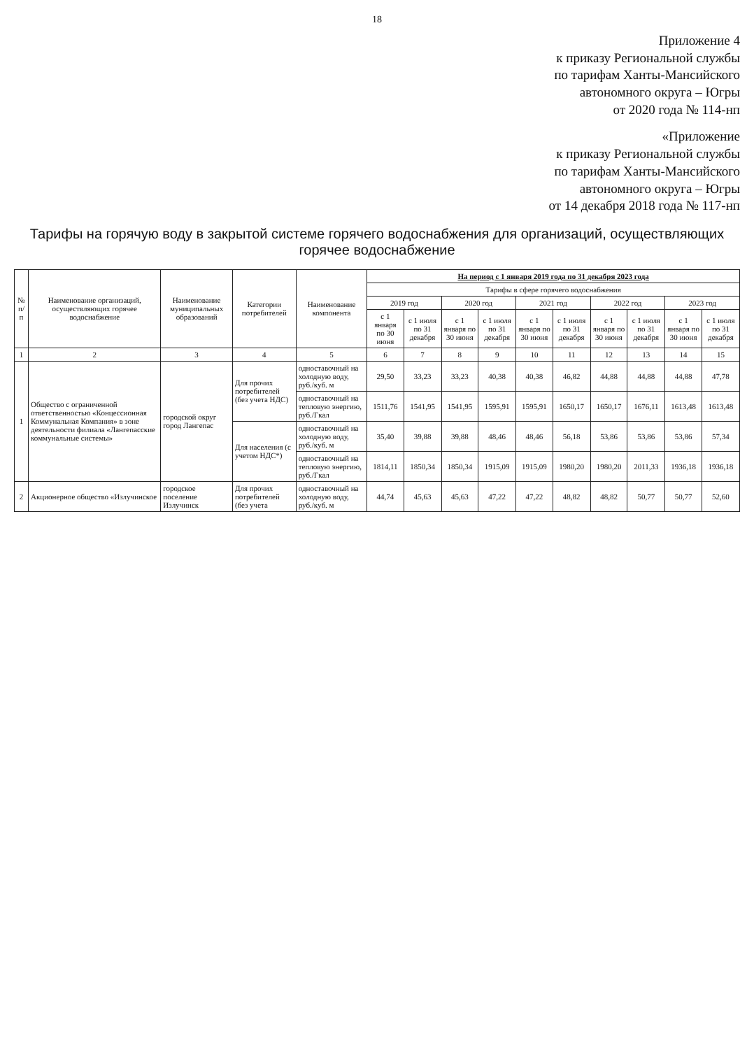18
Приложение 4
к приказу Региональной службы
по тарифам Ханты-Мансийского
автономного округа – Югры
от 2020 года № 114-нп
«Приложение
к приказу Региональной службы
по тарифам Ханты-Мансийского
автономного округа – Югры
от 14 декабря 2018 года № 117-нп
Тарифы на горячую воду в закрытой системе горячего водоснабжения для организаций, осуществляющих горячее водоснабжение
| № п/п | Наименование организаций, осуществляющих горячее водоснабжение | Наименование муниципальных образований | Категории потребителей | Наименование компонента | На период с 1 января 2019 года по 31 декабря 2023 года | | | | | | | | | |
| --- | --- | --- | --- | --- | --- | --- | --- | --- | --- | --- | --- | --- | --- | --- |
| | | | | | Тарифы в сфере горячего водоснабжения | | | | | | | | | |
| | | | | | 2019 год | | 2020 год | | 2021 год | | 2022 год | | 2023 год | |
| | | | | | с 1 января по 30 июня | с 1 июля по 31 декабря | с 1 января по 30 июня | с 1 июля по 31 декабря | с 1 января по 30 июня | с 1 июля по 31 декабря | с 1 января по 30 июня | с 1 июля по 31 декабря | с 1 января по 30 июня | с 1 июля по 31 декабря |
| 1 | 2 | 3 | 4 | 5 | 6 | 7 | 8 | 9 | 10 | 11 | 12 | 13 | 14 | 15 |
| 1 | Общество с ограниченной ответственностью «Концессионная Коммунальная Компания» в зоне деятельности филиала «Лангепасские коммунальные системы» | городской округ город Лангепас | Для прочих потребителей (без учета НДС) | одноставочный на холодную воду, руб./куб. м | 29,50 | 33,23 | 33,23 | 40,38 | 40,38 | 46,82 | 44,88 | 44,88 | 44,88 | 47,78 |
| | | | | одноставочный на тепловую энергию, руб./Гкал | 1511,76 | 1541,95 | 1541,95 | 1595,91 | 1595,91 | 1650,17 | 1650,17 | 1676,11 | 1613,48 | 1613,48 |
| | | | Для населения (с учетом НДС*) | одноставочный на холодную воду, руб./куб. м | 35,40 | 39,88 | 39,88 | 48,46 | 48,46 | 56,18 | 53,86 | 53,86 | 53,86 | 57,34 |
| | | | | одноставочный на тепловую энергию, руб./Гкал | 1814,11 | 1850,34 | 1850,34 | 1915,09 | 1915,09 | 1980,20 | 1980,20 | 2011,33 | 1936,18 | 1936,18 |
| 2 | Акционерное общество «Излучинское | городское поселение Излучинск | Для прочих потребителей (без учета | одноставочный на холодную воду, руб./куб. м | 44,74 | 45,63 | 45,63 | 47,22 | 47,22 | 48,82 | 48,82 | 50,77 | 50,77 | 52,60 |